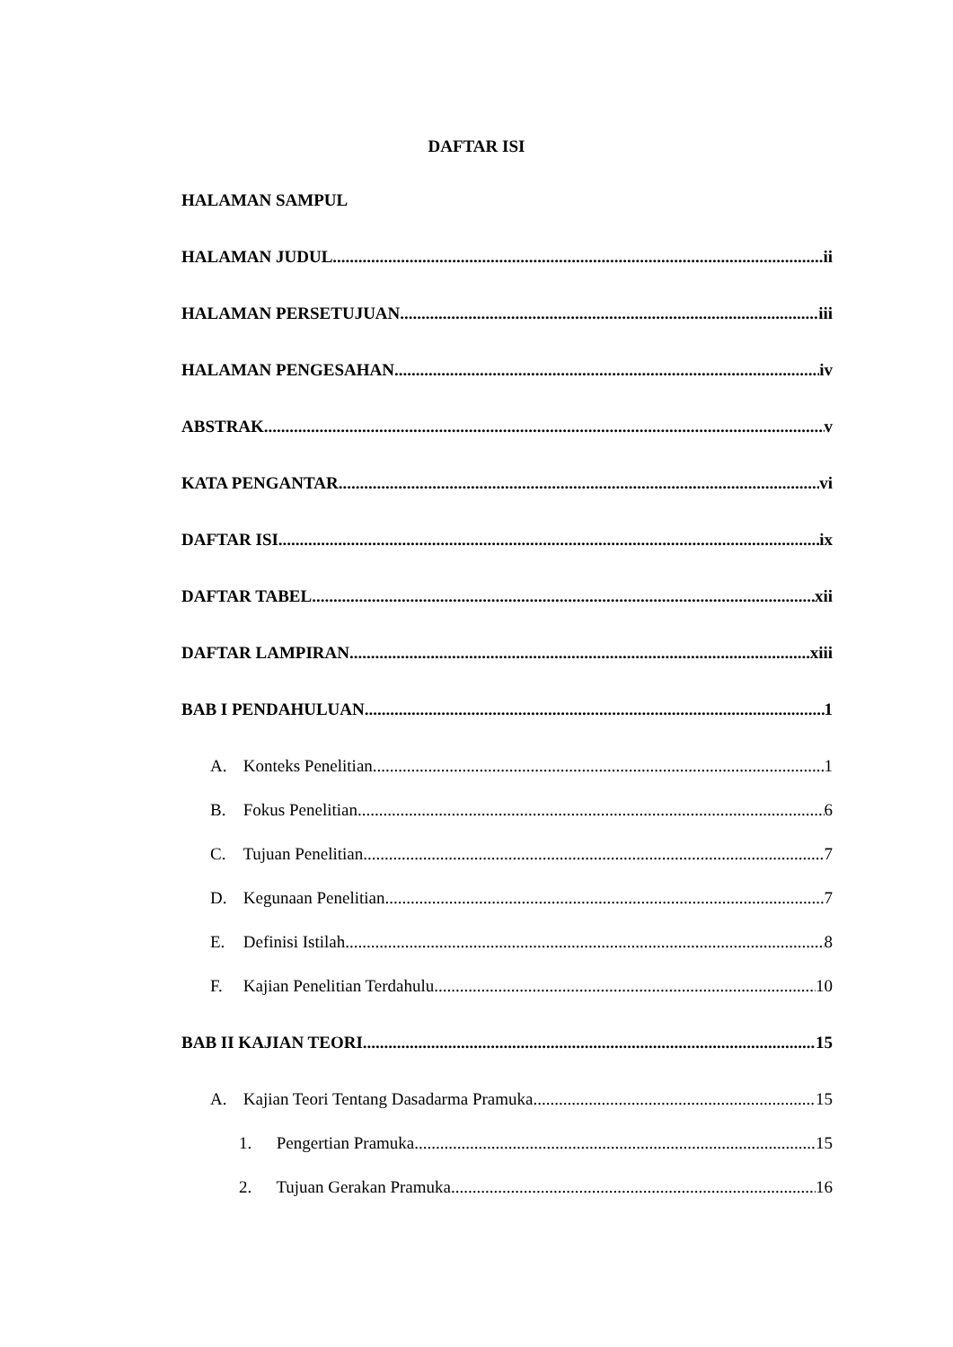DAFTAR ISI
HALAMAN SAMPUL
HALAMAN JUDUL ii
HALAMAN PERSETUJUAN iii
HALAMAN PENGESAHAN iv
ABSTRAK v
KATA PENGANTAR vi
DAFTAR ISI ix
DAFTAR TABEL xii
DAFTAR LAMPIRAN xiii
BAB I PENDAHULUAN 1
A. Konteks Penelitian 1
B. Fokus Penelitian 6
C. Tujuan Penelitian 7
D. Kegunaan Penelitian 7
E. Definisi Istilah 8
F. Kajian Penelitian Terdahulu 10
BAB II KAJIAN TEORI 15
A. Kajian Teori Tentang Dasadarma Pramuka 15
1. Pengertian Pramuka 15
2. Tujuan Gerakan Pramuka 16